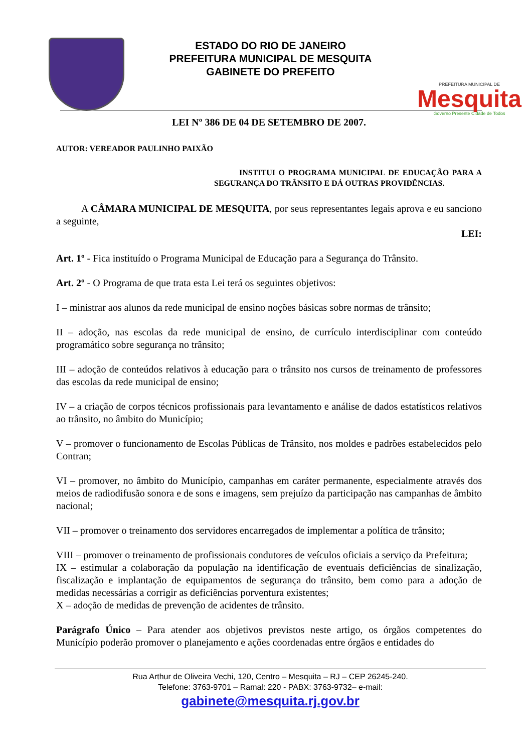ESTADO DO RIO DE JANEIRO
PREFEITURA MUNICIPAL DE MESQUITA
GABINETE DO PREFEITO
PREFEITURA MUNICIPAL DE
Mesquita
Governo Presente Cidade de Todos
LEI Nº 386 DE 04 DE SETEMBRO DE 2007.
AUTOR: VEREADOR PAULINHO PAIXÃO
INSTITUI O PROGRAMA MUNICIPAL DE EDUCAÇÃO PARA A SEGURANÇA DO TRÂNSITO E DÁ OUTRAS PROVIDÊNCIAS.
A CÂMARA MUNICIPAL DE MESQUITA, por seus representantes legais aprova e eu sanciono a seguinte,
LEI:
Art. 1º - Fica instituído o Programa Municipal de Educação para a Segurança do Trânsito.
Art. 2º - O Programa de que trata esta Lei terá os seguintes objetivos:
I – ministrar aos alunos da rede municipal de ensino noções básicas sobre normas de trânsito;
II – adoção, nas escolas da rede municipal de ensino, de currículo interdisciplinar com conteúdo programático sobre segurança no trânsito;
III – adoção de conteúdos relativos à educação para o trânsito nos cursos de treinamento de professores das escolas da rede municipal de ensino;
IV – a criação de corpos técnicos profissionais para levantamento e análise de dados estatísticos relativos ao trânsito, no âmbito do Município;
V – promover o funcionamento de Escolas Públicas de Trânsito, nos moldes e padrões estabelecidos pelo Contran;
VI – promover, no âmbito do Município, campanhas em caráter permanente, especialmente através dos meios de radiodifusão sonora e de sons e imagens, sem prejuízo da participação nas campanhas de âmbito nacional;
VII – promover o treinamento dos servidores encarregados de implementar a política de trânsito;
VIII – promover o treinamento de profissionais condutores de veículos oficiais a serviço da Prefeitura;
IX – estimular a colaboração da população na identificação de eventuais deficiências de sinalização, fiscalização e implantação de equipamentos de segurança do trânsito, bem como para a adoção de medidas necessárias a corrigir as deficiências porventura existentes;
X – adoção de medidas de prevenção de acidentes de trânsito.
Parágrafo Único – Para atender aos objetivos previstos neste artigo, os órgãos competentes do Município poderão promover o planejamento e ações coordenadas entre órgãos e entidades do
Rua Arthur de Oliveira Vechi, 120, Centro – Mesquita – RJ – CEP 26245-240.
Telefone: 3763-9701 – Ramal: 220 - PABX: 3763-9732– e-mail:
gabinete@mesquita.rj.gov.br